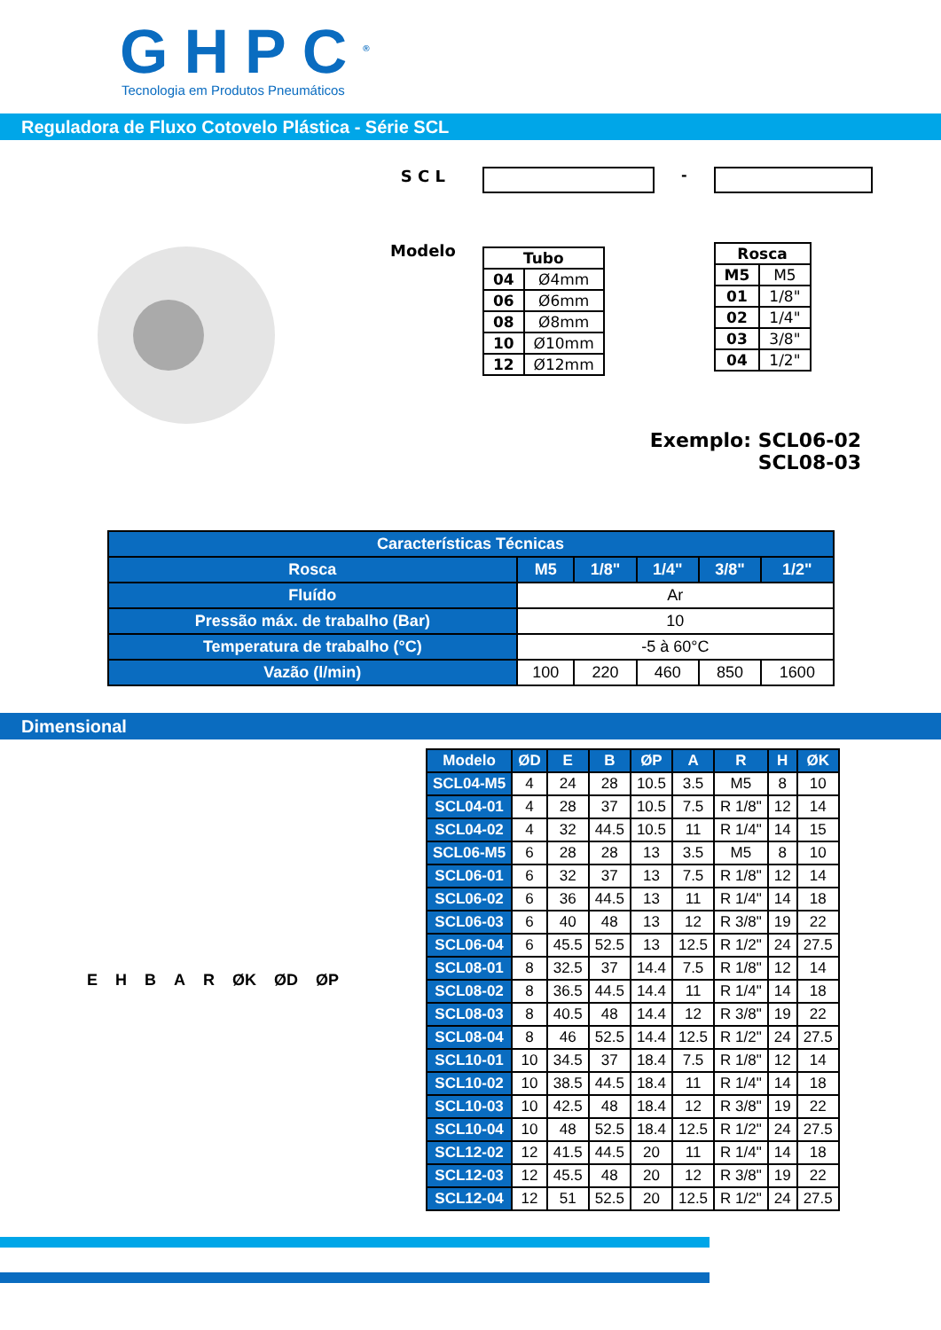GHPC<sup>®</sup>
Tecnologia em Produtos Pneumáticos
Reguladora de Fluxo Cotovelo Plástica - Série SCL
S C L
Modelo
| Tubo | |
| --- | --- |
| 04 | Ø4mm |
| 06 | Ø6mm |
| 08 | Ø8mm |
| 10 | Ø10mm |
| 12 | Ø12mm |
-
| Rosca | |
| --- | --- |
| M5 | M5 |
| 01 | 1/8" |
| 02 | 1/4" |
| 03 | 3/8" |
| 04 | 1/2" |
Exemplo: SCL06-02
SCL08-03
| Características Técnicas | | | | | |
| --- | --- | --- | --- | --- | --- |
| Rosca | M5 | 1/8" | 1/4" | 3/8" | 1/2" |
| Fluído | Ar | | | | |
| Pressão máx. de trabalho (Bar) | 10 | | | | |
| Temperatura de trabalho (°C) | -5 à 60°C | | | | |
| Vazão (l/min) | 100 | 220 | 460 | 850 | 1600 |
Dimensional
E H B A R ØK ØD ØP
| Modelo | ØD | E | B | ØP | A | R | H | ØK |
| --- | --- | --- | --- | --- | --- | --- | --- | --- |
| SCL04-M5 | 4 | 24 | 28 | 10.5 | 3.5 | M5 | 8 | 10 |
| SCL04-01 | 4 | 28 | 37 | 10.5 | 7.5 | R 1/8" | 12 | 14 |
| SCL04-02 | 4 | 32 | 44.5 | 10.5 | 11 | R 1/4" | 14 | 15 |
| SCL06-M5 | 6 | 28 | 28 | 13 | 3.5 | M5 | 8 | 10 |
| SCL06-01 | 6 | 32 | 37 | 13 | 7.5 | R 1/8" | 12 | 14 |
| SCL06-02 | 6 | 36 | 44.5 | 13 | 11 | R 1/4" | 14 | 18 |
| SCL06-03 | 6 | 40 | 48 | 13 | 12 | R 3/8" | 19 | 22 |
| SCL06-04 | 6 | 45.5 | 52.5 | 13 | 12.5 | R 1/2" | 24 | 27.5 |
| SCL08-01 | 8 | 32.5 | 37 | 14.4 | 7.5 | R 1/8" | 12 | 14 |
| SCL08-02 | 8 | 36.5 | 44.5 | 14.4 | 11 | R 1/4" | 14 | 18 |
| SCL08-03 | 8 | 40.5 | 48 | 14.4 | 12 | R 3/8" | 19 | 22 |
| SCL08-04 | 8 | 46 | 52.5 | 14.4 | 12.5 | R 1/2" | 24 | 27.5 |
| SCL10-01 | 10 | 34.5 | 37 | 18.4 | 7.5 | R 1/8" | 12 | 14 |
| SCL10-02 | 10 | 38.5 | 44.5 | 18.4 | 11 | R 1/4" | 14 | 18 |
| SCL10-03 | 10 | 42.5 | 48 | 18.4 | 12 | R 3/8" | 19 | 22 |
| SCL10-04 | 10 | 48 | 52.5 | 18.4 | 12.5 | R 1/2" | 24 | 27.5 |
| SCL12-02 | 12 | 41.5 | 44.5 | 20 | 11 | R 1/4" | 14 | 18 |
| SCL12-03 | 12 | 45.5 | 48 | 20 | 12 | R 3/8" | 19 | 22 |
| SCL12-04 | 12 | 51 | 52.5 | 20 | 12.5 | R 1/2" | 24 | 27.5 |